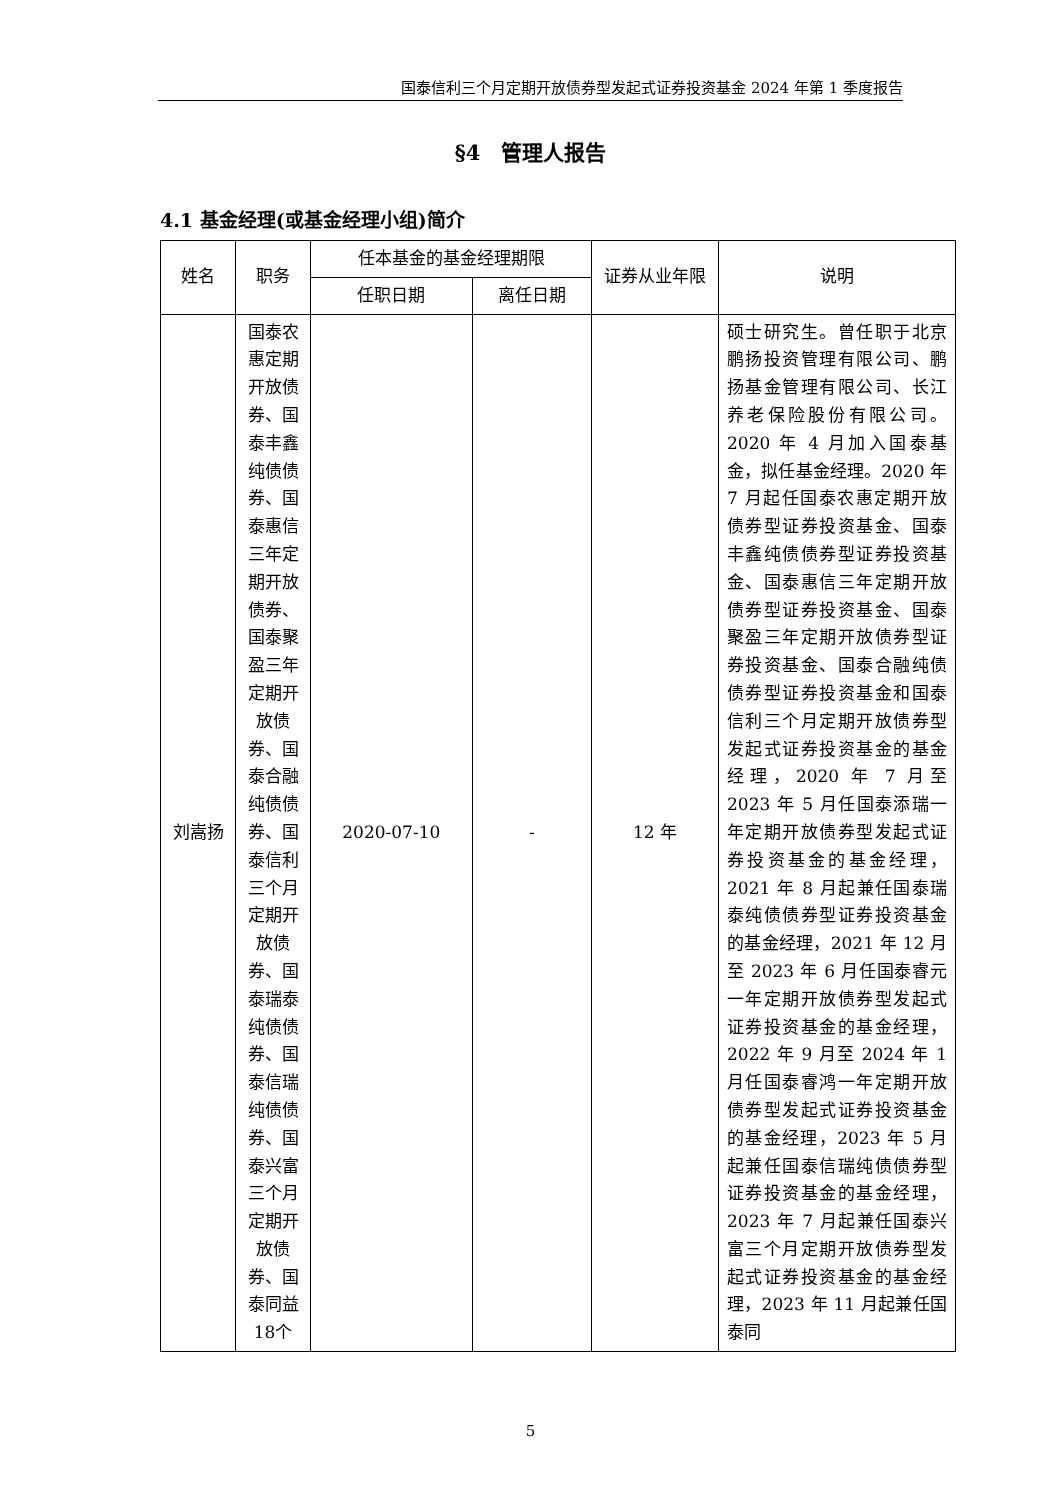国泰信利三个月定期开放债券型发起式证券投资基金 2024 年第 1 季度报告
§4　管理人报告
4.1 基金经理(或基金经理小组)简介
| 姓名 | 职务 | 任本基金的基金经理期限 | | 证券从业年限 | 说明 |
| --- | --- | --- | --- | --- | --- |
| | | 任职日期 | 离任日期 | | |
| 刘嵩扬 | 国泰农惠定期开放债券、国泰丰鑫纯债债券、国泰惠信三年定期开放债券、国泰聚盈三年定期开放债券、国泰合融纯债债券、国泰信利三个月定期开放债券、国泰瑞泰纯债债券、国泰信瑞纯债债券、国泰兴富三个月定期开放债券、国泰同益18个 | 2020-07-10 | - | 12 年 | 硕士研究生。曾任职于北京鹏扬投资管理有限公司、鹏扬基金管理有限公司、长江养老保险股份有限公司。2020 年 4 月加入国泰基金，拟任基金经理。2020 年 7 月起任国泰农惠定期开放债券型证券投资基金、国泰丰鑫纯债债券型证券投资基金、国泰惠信三年定期开放债券型证券投资基金、国泰聚盈三年定期开放债券型证券投资基金、国泰合融纯债债券型证券投资基金和国泰信利三个月定期开放债券型发起式证券投资基金的基金经理，2020 年 7 月至 2023 年 5 月任国泰添瑞一年定期开放债券型发起式证券投资基金的基金经理，2021 年 8 月起兼任国泰瑞泰纯债债券型证券投资基金的基金经理，2021 年 12 月至 2023 年 6 月任国泰睿元一年定期开放债券型发起式证券投资基金的基金经理，2022 年 9 月至 2024 年 1 月任国泰睿鸿一年定期开放债券型发起式证券投资基金的基金经理，2023 年 5 月起兼任国泰信瑞纯债债券型证券投资基金的基金经理，2023 年 7 月起兼任国泰兴富三个月定期开放债券型发起式证券投资基金的基金经理，2023 年 11 月起兼任国泰同 |
5